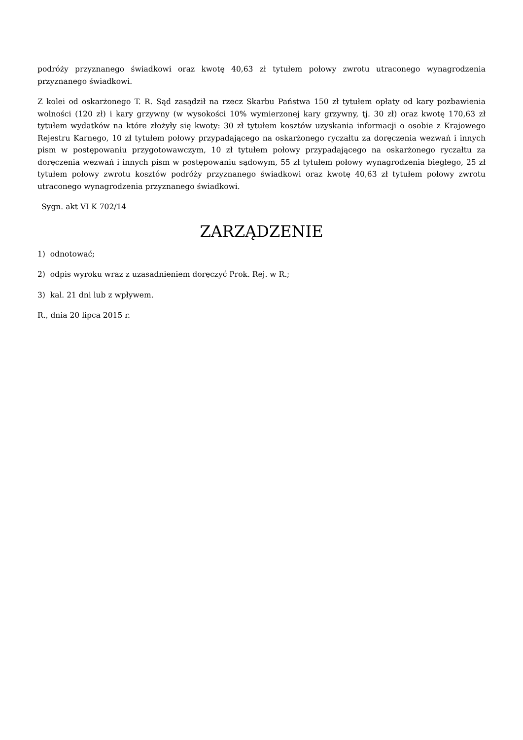podróży przyznanego świadkowi oraz kwotę 40,63 zł tytułem połowy zwrotu utraconego wynagrodzenia przyznanego świadkowi.
Z kolei od oskarżonego T. R. Sąd zasądził na rzecz Skarbu Państwa 150 zł tytułem opłaty od kary pozbawienia wolności (120 zł) i kary grzywny (w wysokości 10% wymierzonej kary grzywny, tj. 30 zł) oraz kwotę 170,63 zł tytułem wydatków na które złożyły się kwoty: 30 zł tytułem kosztów uzyskania informacji o osobie z Krajowego Rejestru Karnego, 10 zł tytułem połowy przypadającego na oskarżonego ryczałtu za doręczenia wezwań i innych pism w postępowaniu przygotowawczym, 10 zł tytułem połowy przypadającego na oskarżonego ryczałtu za doręczenia wezwań i innych pism w postępowaniu sądowym, 55 zł tytułem połowy wynagrodzenia biegłego, 25 zł tytułem połowy zwrotu kosztów podróży przyznanego świadkowi oraz kwotę 40,63 zł tytułem połowy zwrotu utraconego wynagrodzenia przyznanego świadkowi.
Sygn. akt VI K 702/14
ZARZĄDZENIE
1) odnotować;
2) odpis wyroku wraz z uzasadnieniem doręczyć Prok. Rej. w R.;
3) kal. 21 dni lub z wpływem.
R., dnia 20 lipca 2015 r.